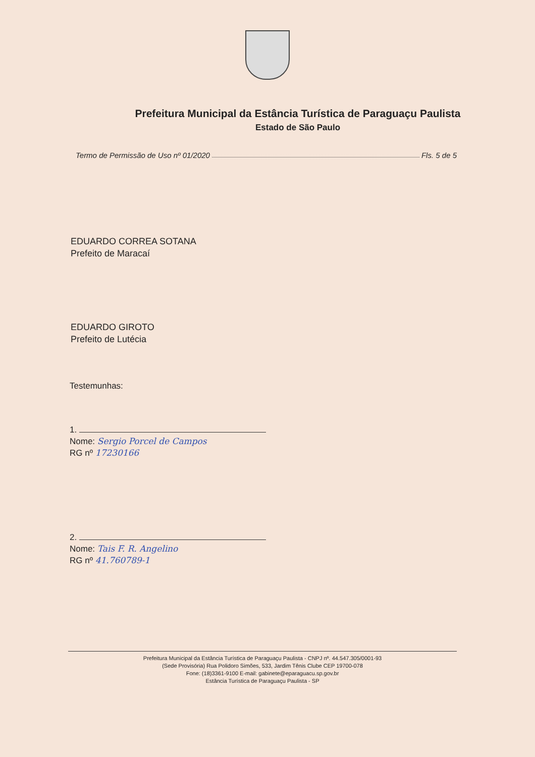Prefeitura Municipal da Estância Turística de Paraguaçu Paulista
Estado de São Paulo
Termo de Permissão de Uso nº 01/2020 Fls. 5 de 5
EDUARDO CORREA SOTANA
Prefeito de Maracaí
EDUARDO GIROTO
Prefeito de Lutécia
Testemunhas:
1.
Nome: Sergio Porcel de Campos
RG nº 17230166
2.
Nome: Tais F. R. Angelino
RG nº 41.760789-1
Prefeitura Municipal da Estância Turística de Paraguaçu Paulista - CNPJ nº. 44.547.305/0001-93
(Sede Provisória) Rua Polidoro Simões, 533, Jardim Tênis Clube CEP 19700-078
Fone: (18)3361-9100 E-mail: gabinete@eparaguacu.sp.gov.br
Estância Turística de Paraguaçu Paulista - SP